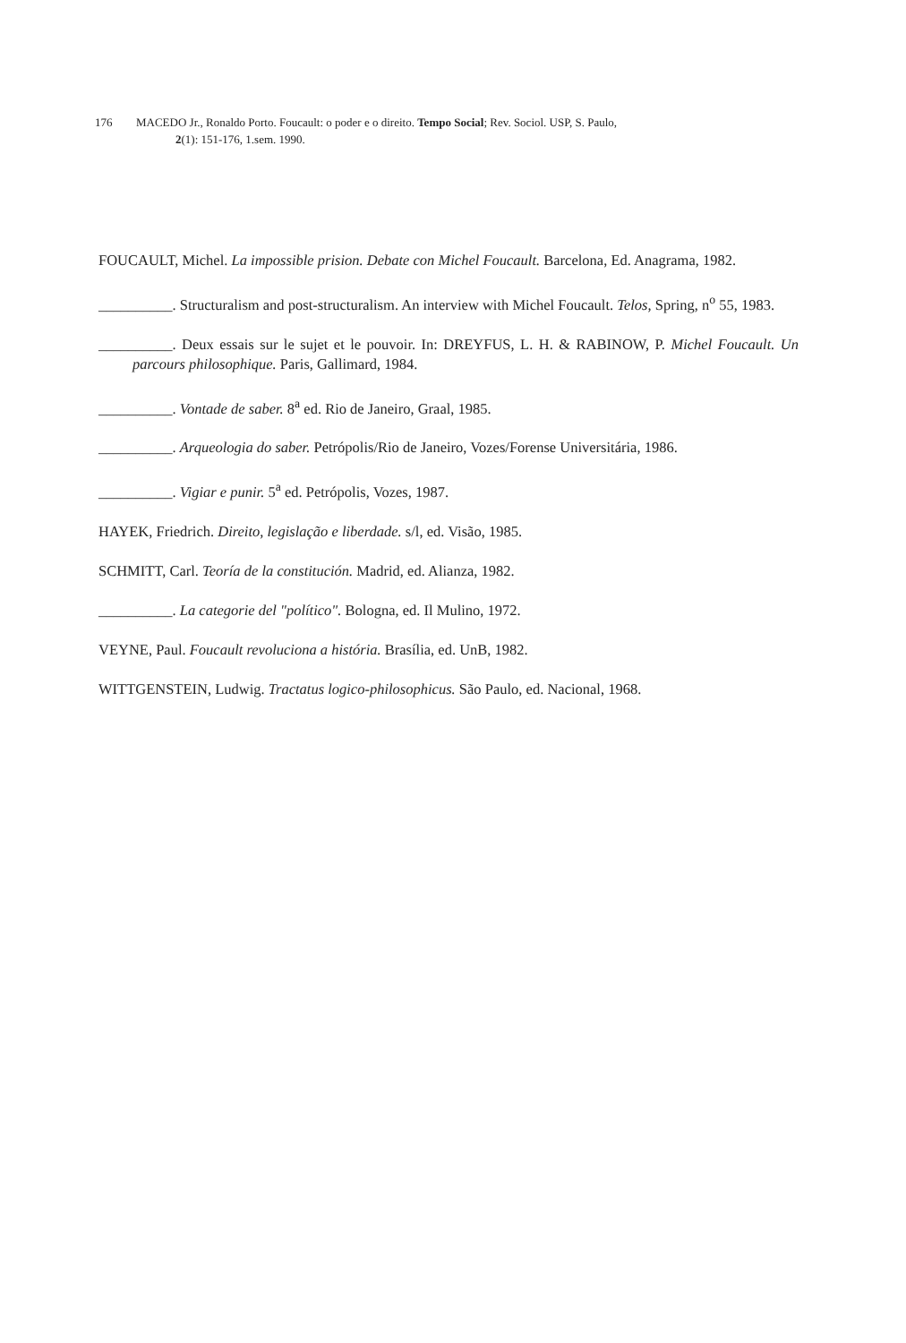176 MACEDO Jr., Ronaldo Porto. Foucault: o poder e o direito. Tempo Social; Rev. Sociol. USP, S. Paulo,
2(1): 151-176, 1.sem. 1990.
FOUCAULT, Michel. La impossible prision. Debate con Michel Foucault. Barcelona, Ed. Anagrama, 1982.
__________. Structuralism and post-structuralism. An interview with Michel Foucault. Telos, Spring, n<sup>o</sup> 55, 1983.
__________. Deux essais sur le sujet et le pouvoir. In: DREYFUS, L. H. & RABINOW, P. Michel Foucault. Un parcours philosophique. Paris, Gallimard, 1984.
__________. Vontade de saber. 8<sup>a</sup> ed. Rio de Janeiro, Graal, 1985.
__________. Arqueologia do saber. Petrópolis/Rio de Janeiro, Vozes/Forense Universitária, 1986.
__________. Vigiar e punir. 5<sup>a</sup> ed. Petrópolis, Vozes, 1987.
HAYEK, Friedrich. Direito, legislação e liberdade. s/l, ed. Visão, 1985.
SCHMITT, Carl. Teoría de la constitución. Madrid, ed. Alianza, 1982.
__________. La categorie del "político". Bologna, ed. Il Mulino, 1972.
VEYNE, Paul. Foucault revoluciona a história. Brasília, ed. UnB, 1982.
WITTGENSTEIN, Ludwig. Tractatus logico-philosophicus. São Paulo, ed. Nacional, 1968.